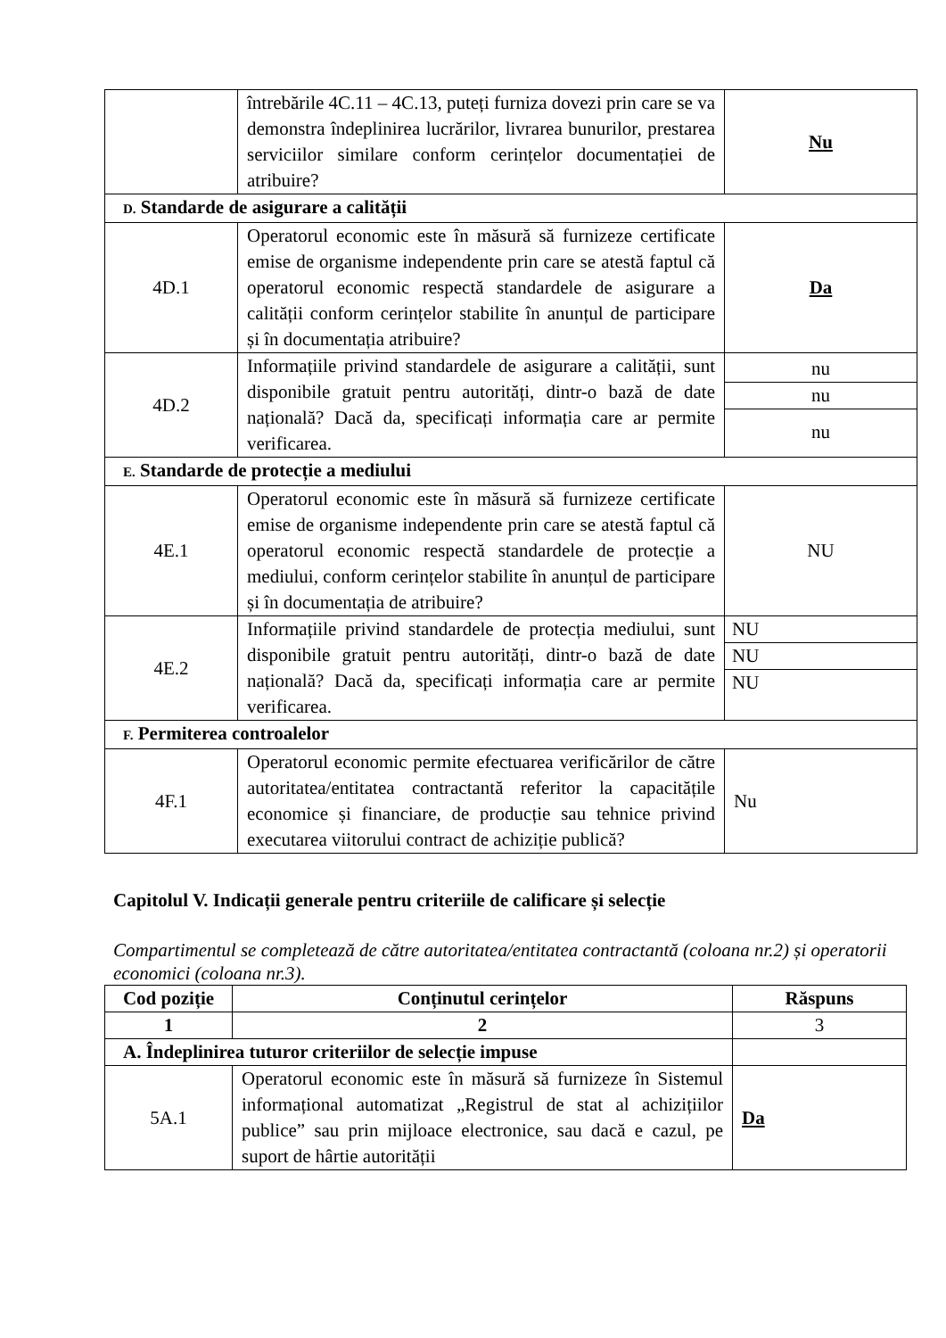| | întrebările 4C.11 – 4C.13, puteți furniza dovezi prin care se va demonstra îndeplinirea lucrărilor, livrarea bunurilor, prestarea serviciilor similare conform cerințelor documentației de atribuire? | Nu |
| D. Standarde de asigurare a calității | | |
| 4D.1 | Operatorul economic este în măsură să furnizeze certificate emise de organisme independente prin care se atestă faptul că operatorul economic respectă standardele de asigurare a calității conform cerințelor stabilite în anunțul de participare și în documentația atribuire? | Da |
| 4D.2 | Informațiile privind standardele de asigurare a calității, sunt disponibile gratuit pentru autorități, dintr-o bază de date națională? Dacă da, specificați informația care ar permite verificarea. | / nu / / nu / / nu / |
| E. Standarde de protecție a mediului | | |
| 4E.1 | Operatorul economic este în măsură să furnizeze certificate emise de organisme independente prin care se atestă faptul că operatorul economic respectă standardele de protecție a mediului, conform cerințelor stabilite în anunțul de participare și în documentația de atribuire? | NU |
| 4E.2 | Informațiile privind standardele de protecția mediului, sunt disponibile gratuit pentru autorități, dintr-o bază de date națională? Dacă da, specificați informația care ar permite verificarea. | / NU / / NU / / NU / |
| F. Permiterea controalelor | | |
| 4F.1 | Operatorul economic permite efectuarea verificărilor de către autoritatea/entitatea contractantă referitor la capacitățile economice și financiare, de producție sau tehnice privind executarea viitorului contract de achiziție publică? | Nu |
Capitolul V. Indicații generale pentru criteriile de calificare și selecție
Compartimentul se completează de către autoritatea/entitatea contractantă (coloana nr.2) și operatorii economici (coloana nr.3).
| Cod poziție | Conținutul cerințelor | Răspuns |
| --- | --- | --- |
| 1 | 2 | 3 |
| A. Îndeplinirea tuturor criteriilor de selecție impuse | | |
| 5A.1 | Operatorul economic este în măsură să furnizeze în Sistemul informațional automatizat „Registrul de stat al achizițiilor publice” sau prin mijloace electronice, sau dacă e cazul, pe suport de hârtie autorității | Da |